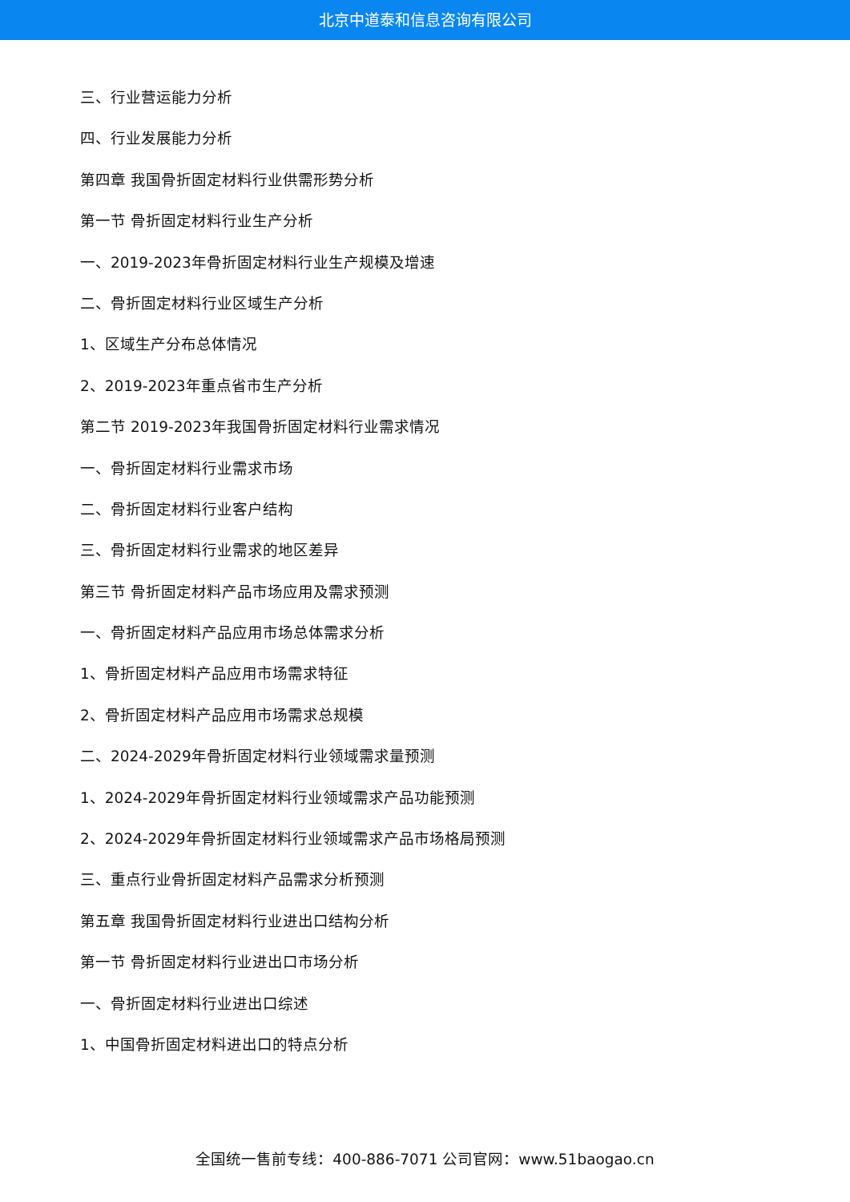北京中道泰和信息咨询有限公司
三、行业营运能力分析
四、行业发展能力分析
第四章 我国骨折固定材料行业供需形势分析
第一节 骨折固定材料行业生产分析
一、2019-2023年骨折固定材料行业生产规模及增速
二、骨折固定材料行业区域生产分析
1、区域生产分布总体情况
2、2019-2023年重点省市生产分析
第二节 2019-2023年我国骨折固定材料行业需求情况
一、骨折固定材料行业需求市场
二、骨折固定材料行业客户结构
三、骨折固定材料行业需求的地区差异
第三节 骨折固定材料产品市场应用及需求预测
一、骨折固定材料产品应用市场总体需求分析
1、骨折固定材料产品应用市场需求特征
2、骨折固定材料产品应用市场需求总规模
二、2024-2029年骨折固定材料行业领域需求量预测
1、2024-2029年骨折固定材料行业领域需求产品功能预测
2、2024-2029年骨折固定材料行业领域需求产品市场格局预测
三、重点行业骨折固定材料产品需求分析预测
第五章 我国骨折固定材料行业进出口结构分析
第一节 骨折固定材料行业进出口市场分析
一、骨折固定材料行业进出口综述
1、中国骨折固定材料进出口的特点分析
全国统一售前专线：400-886-7071 公司官网：www.51baogao.cn